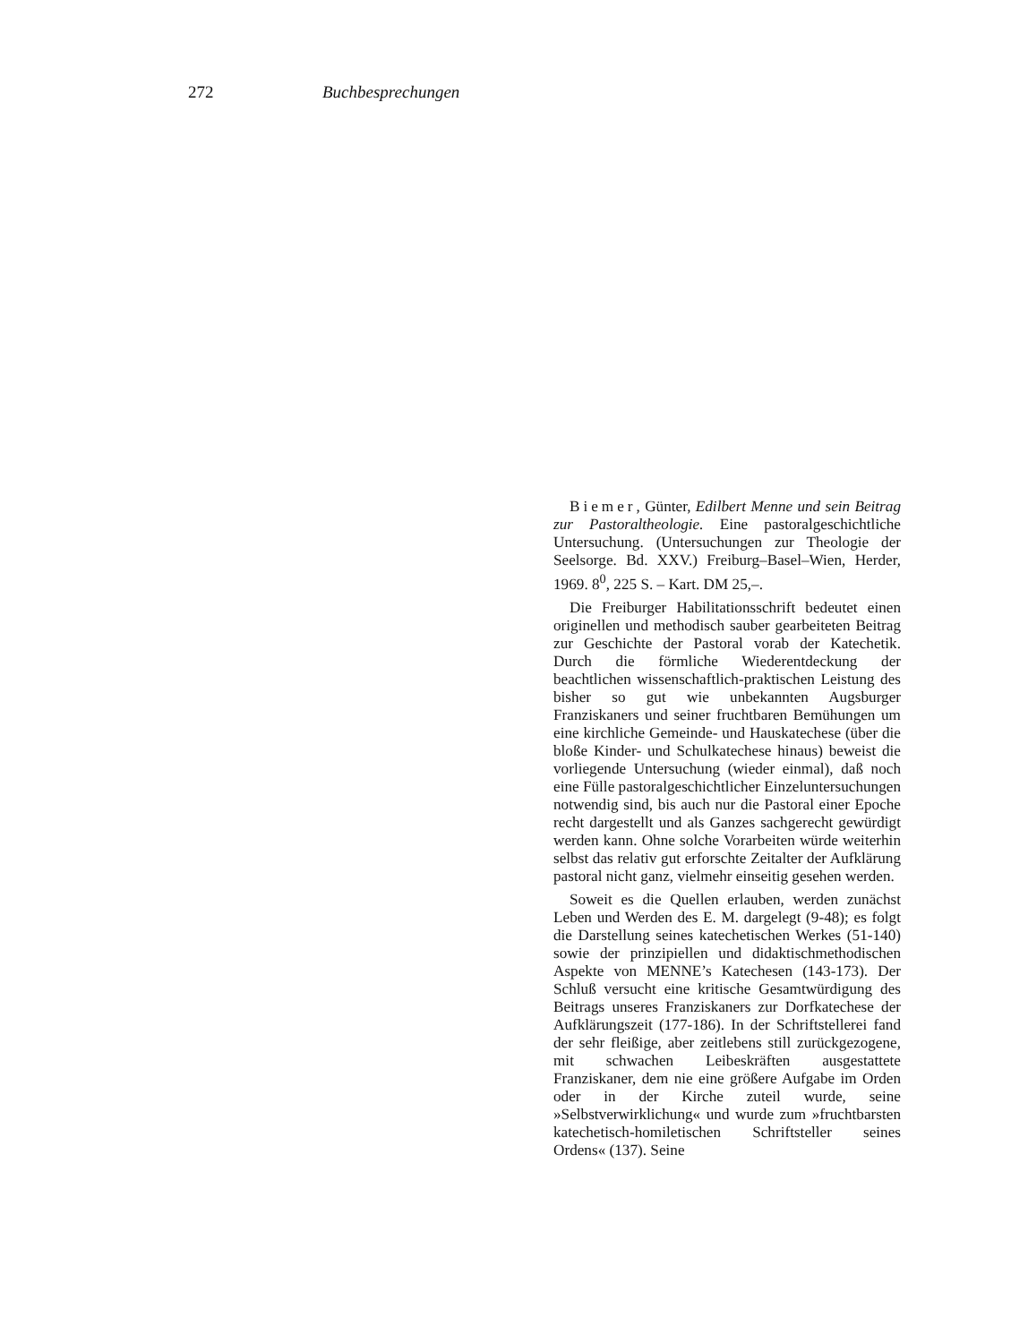272 Buchbesprechungen
Biemer, Günter, Edilbert Menne und sein Beitrag zur Pastoraltheologie. Eine pastoralgeschichtliche Untersuchung. (Untersuchungen zur Theologie der Seelsorge. Bd. XXV.) Freiburg–Basel–Wien, Herder, 1969. 8<sup>0</sup>, 225 S. – Kart. DM 25,–.
Die Freiburger Habilitationsschrift bedeutet einen originellen und methodisch sauber gearbeiteten Beitrag zur Geschichte der Pastoral vorab der Katechetik. Durch die förmliche Wiederentdeckung der beachtlichen wissenschaftlich-praktischen Leistung des bisher so gut wie unbekannten Augsburger Franziskaners und seiner fruchtbaren Bemühungen um eine kirchliche Gemeinde- und Hauskatechese (über die bloße Kinder- und Schulkatechese hinaus) beweist die vorliegende Untersuchung (wieder einmal), daß noch eine Fülle pastoralgeschichtlicher Einzeluntersuchungen notwendig sind, bis auch nur die Pastoral einer Epoche recht dargestellt und als Ganzes sachgerecht gewürdigt werden kann. Ohne solche Vorarbeiten würde weiterhin selbst das relativ gut erforschte Zeitalter der Aufklärung pastoral nicht ganz, vielmehr einseitig gesehen werden.
Soweit es die Quellen erlauben, werden zunächst Leben und Werden des E. M. dargelegt (9-48); es folgt die Darstellung seines katechetischen Werkes (51-140) sowie der prinzipiellen und didaktischmethodischen Aspekte von MENNE’s Katechesen (143-173). Der Schluß versucht eine kritische Gesamtwürdigung des Beitrags unseres Franziskaners zur Dorfkatechese der Aufklärungszeit (177-186). In der Schriftstellerei fand der sehr fleißige, aber zeitlebens still zurückgezogene, mit schwachen Leibeskräften ausgestattete Franziskaner, dem nie eine größere Aufgabe im Orden oder in der Kirche zuteil wurde, seine »Selbstverwirklichung« und wurde zum »fruchtbarsten katechetisch-homiletischen Schriftsteller seines Ordens« (137). Seine